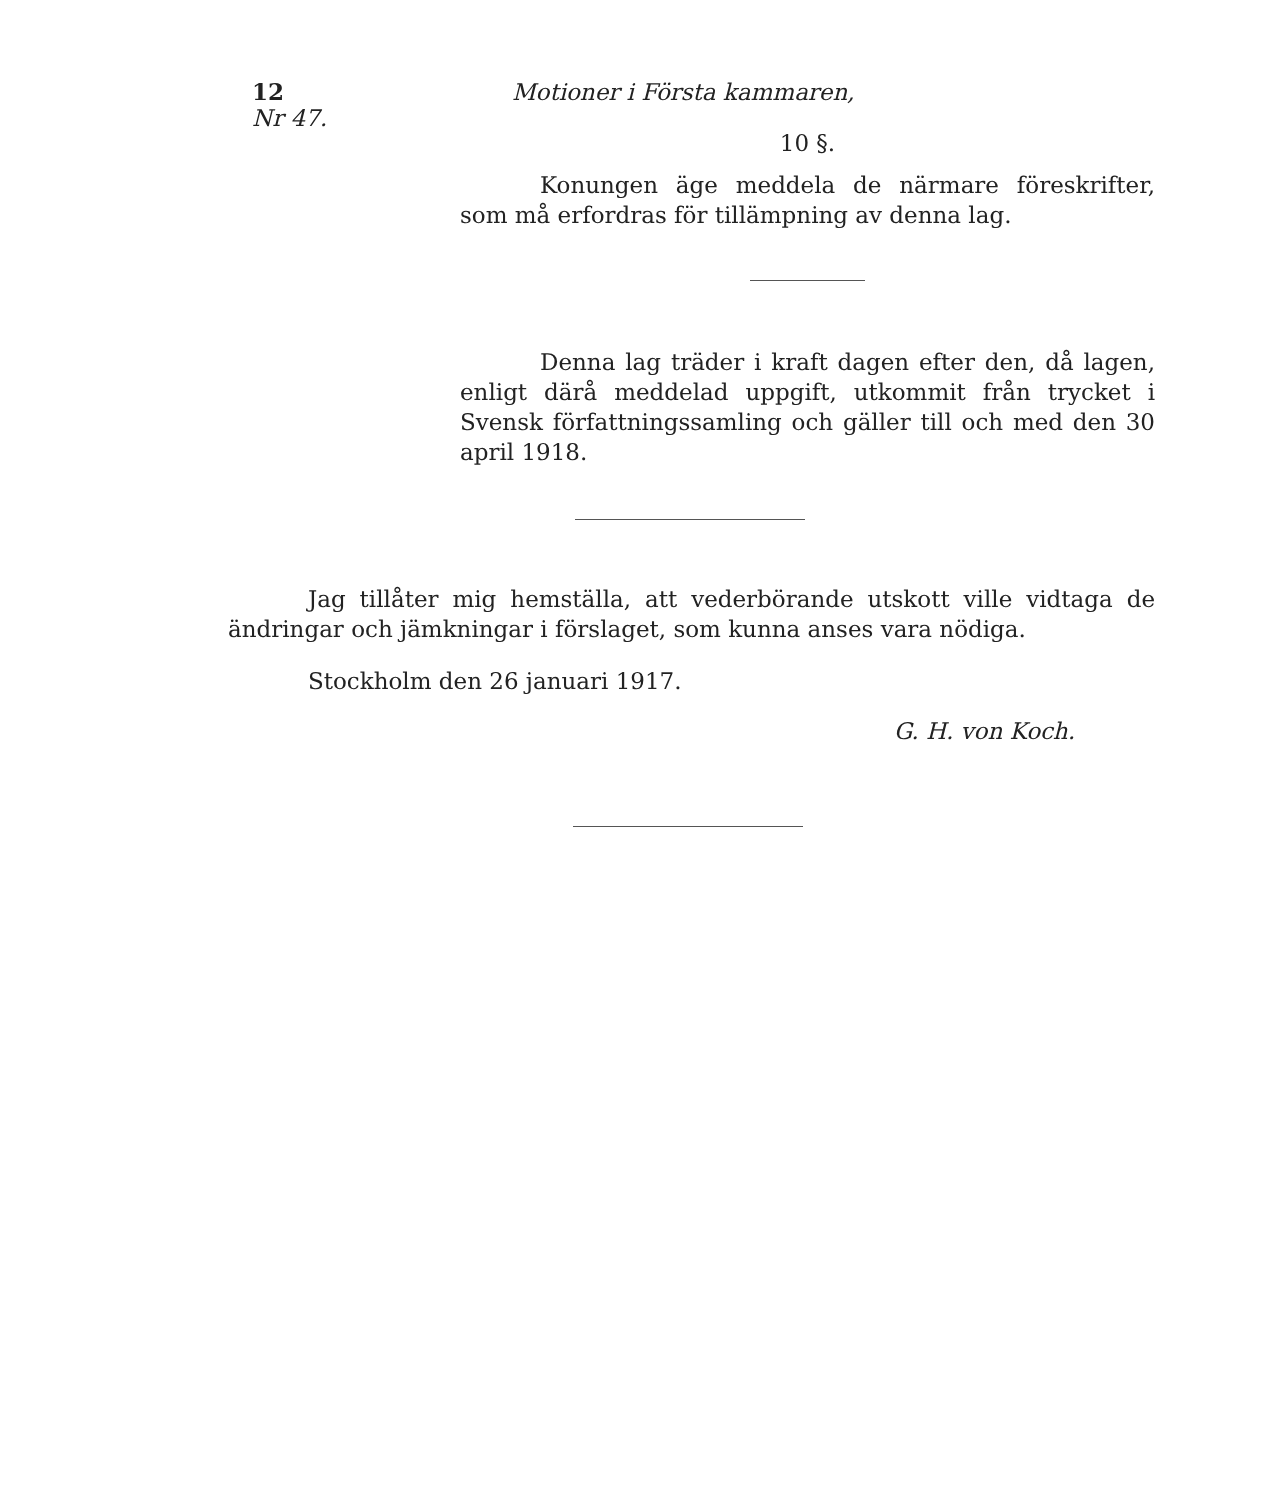12 Motioner i Första kammaren, Nr 47.
10 §.
Konungen äge meddela de närmare föreskrifter, som må erfordras för tillämpning av denna lag.
Denna lag träder i kraft dagen efter den, då lagen, enligt därå meddelad uppgift, utkommit från trycket i Svensk författningssamling och gäller till och med den 30 april 1918.
Jag tillåter mig hemställa, att vederbörande utskott ville vidtaga de ändringar och jämkningar i förslaget, som kunna anses vara nödiga.
Stockholm den 26 januari 1917.
G. H. von Koch.